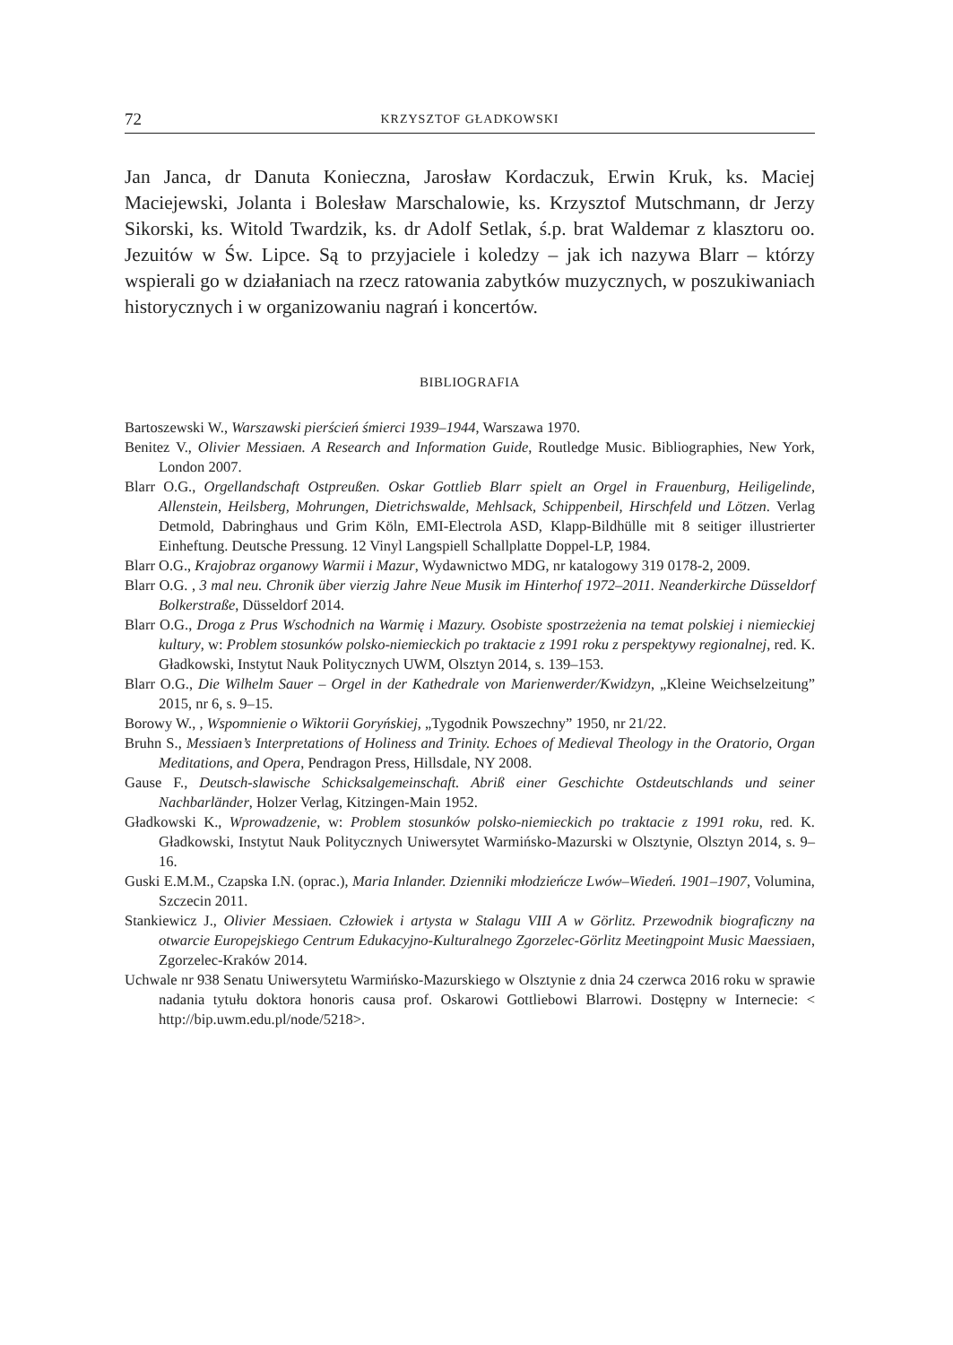72 KRZYSZTOF GŁADKOWSKI
Jan Janca, dr Danuta Konieczna, Jarosław Kordaczuk, Erwin Kruk, ks. Maciej Maciejewski, Jolanta i Bolesław Marschalowie, ks. Krzysztof Mutschmann, dr Jerzy Sikorski, ks. Witold Twardzik, ks. dr Adolf Setlak, ś.p. brat Waldemar z klasztoru oo. Jezuitów w Św. Lipce. Są to przyjaciele i koledzy – jak ich nazywa Blarr – którzy wspierali go w działaniach na rzecz ratowania zabytków muzycznych, w poszukiwaniach historycznych i w organizowaniu nagrań i koncertów.
BIBLIOGRAFIA
Bartoszewski W., Warszawski pierścień śmierci 1939–1944, Warszawa 1970.
Benitez V., Olivier Messiaen. A Research and Information Guide, Routledge Music. Bibliographies, New York, London 2007.
Blarr O.G., Orgellandschaft Ostpreußen. Oskar Gottlieb Blarr spielt an Orgel in Frauenburg, Heiligelinde, Allenstein, Heilsberg, Mohrungen, Dietrichswalde, Mehlsack, Schippenbeil, Hirschfeld und Lötzen. Verlag Detmold, Dabringhaus und Grim Köln, EMI-Electrola ASD, Klapp-Bildhülle mit 8 seitiger illustrierter Einheftung. Deutsche Pressung. 12 Vinyl Langspiell Schallplatte Doppel-LP, 1984.
Blarr O.G., Krajobraz organowy Warmii i Mazur, Wydawnictwo MDG, nr katalogowy 319 0178-2, 2009.
Blarr O.G. , 3 mal neu. Chronik über vierzig Jahre Neue Musik im Hinterhof 1972–2011. Neanderkirche Düsseldorf Bolkerstraße, Düsseldorf 2014.
Blarr O.G., Droga z Prus Wschodnich na Warmię i Mazury. Osobiste spostrzeżenia na temat polskiej i niemieckiej kultury, w: Problem stosunków polsko-niemieckich po traktacie z 1991 roku z perspektywy regionalnej, red. K. Gładkowski, Instytut Nauk Politycznych UWM, Olsztyn 2014, s. 139–153.
Blarr O.G., Die Wilhelm Sauer – Orgel in der Kathedrale von Marienwerder/Kwidzyn, „Kleine Weichselzeitung” 2015, nr 6, s. 9–15.
Borowy W., , Wspomnienie o Wiktorii Goryńskiej, „Tygodnik Powszechny” 1950, nr 21/22.
Bruhn S., Messiaen’s Interpretations of Holiness and Trinity. Echoes of Medieval Theology in the Oratorio, Organ Meditations, and Opera, Pendragon Press, Hillsdale, NY 2008.
Gause F., Deutsch-slawische Schicksalgemeinschaft. Abriß einer Geschichte Ostdeutschlands und seiner Nachbarländer, Holzer Verlag, Kitzingen-Main 1952.
Gładkowski K., Wprowadzenie, w: Problem stosunków polsko-niemieckich po traktacie z 1991 roku, red. K. Gładkowski, Instytut Nauk Politycznych Uniwersytet Warmińsko-Mazurski w Olsztynie, Olsztyn 2014, s. 9–16.
Guski E.M.M., Czapska I.N. (oprac.), Maria Inlander. Dzienniki młodzieńcze Lwów–Wiedeń. 1901–1907, Volumina, Szczecin 2011.
Stankiewicz J., Olivier Messiaen. Człowiek i artysta w Stalagu VIII A w Görlitz. Przewodnik biograficzny na otwarcie Europejskiego Centrum Edukacyjno-Kulturalnego Zgorzelec-Görlitz Meetingpoint Music Maessiaen, Zgorzelec-Kraków 2014.
Uchwale nr 938 Senatu Uniwersytetu Warmińsko-Mazurskiego w Olsztynie z dnia 24 czerwca 2016 roku w sprawie nadania tytułu doktora honoris causa prof. Oskarowi Gottliebowi Blarrowi. Dostępny w Internecie: < http://bip.uwm.edu.pl/node/5218>.